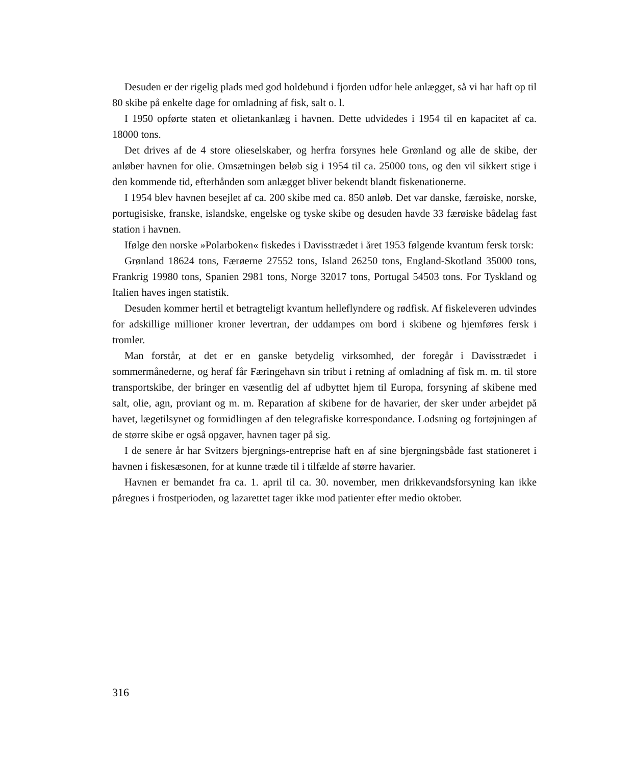Desuden er der rigelig plads med god holdebund i fjorden udfor hele anlægget, så vi har haft op til 80 skibe på enkelte dage for omladning af fisk, salt o. l.
I 1950 opførte staten et olietankanlæg i havnen. Dette udvidedes i 1954 til en kapacitet af ca. 18000 tons.
Det drives af de 4 store olieselskaber, og herfra forsynes hele Grønland og alle de skibe, der anløber havnen for olie. Omsætningen beløb sig i 1954 til ca. 25000 tons, og den vil sikkert stige i den kommende tid, efterhånden som anlægget bliver bekendt blandt fiskenationerne.
I 1954 blev havnen besejlet af ca. 200 skibe med ca. 850 anløb. Det var danske, færøiske, norske, portugisiske, franske, islandske, engelske og tyske skibe og desuden havde 33 færøiske bådelag fast station i havnen.
Ifølge den norske »Polarboken« fiskedes i Davisstrædet i året 1953 følgende kvantum fersk torsk:
Grønland 18624 tons, Færøerne 27552 tons, Island 26250 tons, England-Skotland 35000 tons, Frankrig 19980 tons, Spanien 2981 tons, Norge 32017 tons, Portugal 54503 tons. For Tyskland og Italien haves ingen statistik.
Desuden kommer hertil et betragteligt kvantum helleflyndere og rødfisk. Af fiskeleveren udvindes for adskillige millioner kroner levertran, der uddampes om bord i skibene og hjemføres fersk i tromler.
Man forstår, at det er en ganske betydelig virksomhed, der foregår i Davisstrædet i sommermånederne, og heraf får Færingehavn sin tribut i retning af omladning af fisk m. m. til store transportskibe, der bringer en væsentlig del af udbyttet hjem til Europa, forsyning af skibene med salt, olie, agn, proviant og m. m. Reparation af skibene for de havarier, der sker under arbejdet på havet, lægetilsynet og formidlingen af den telegrafiske korrespondance. Lodsning og fortøjningen af de større skibe er også opgaver, havnen tager på sig.
I de senere år har Svitzers bjergnings-entreprise haft en af sine bjergningsbåde fast stationeret i havnen i fiskesæsonen, for at kunne træde til i tilfælde af større havarier.
Havnen er bemandet fra ca. 1. april til ca. 30. november, men drikkevandsforsyning kan ikke påregnes i frostperioden, og lazarettet tager ikke mod patienter efter medio oktober.
316